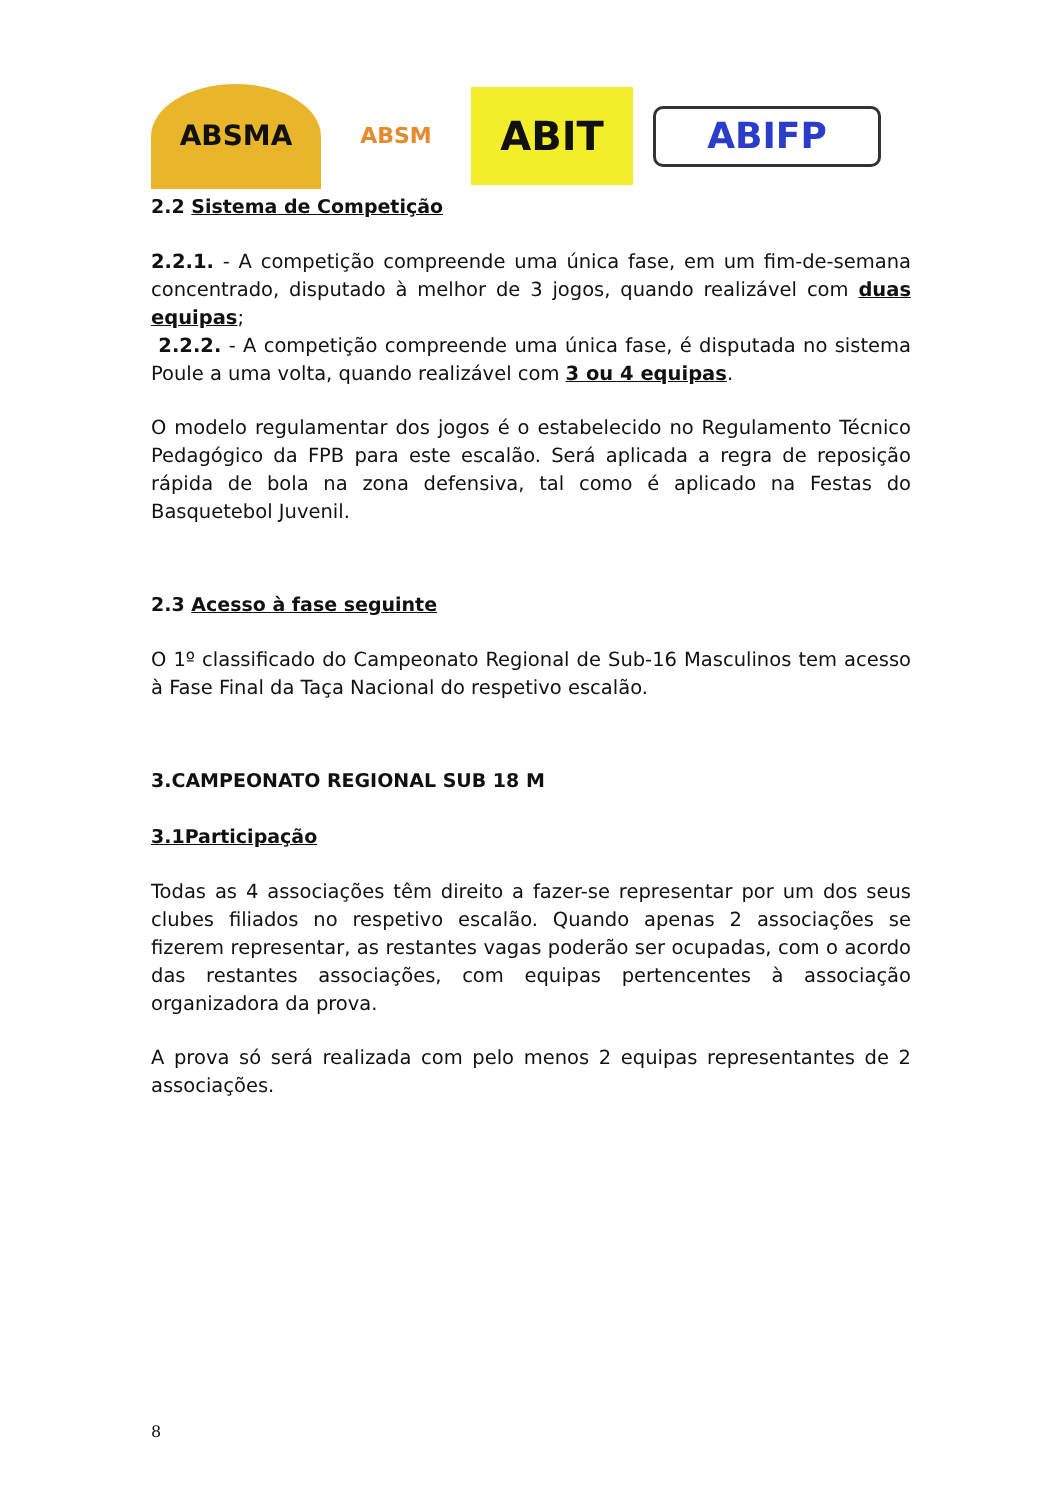ABSMA
ABSM
ABIT
ABIFP
2.2 Sistema de Competição
2.2.1. - A competição compreende uma única fase, em um fim-de-semana concentrado, disputado à melhor de 3 jogos, quando realizável com duas equipas;
2.2.2. - A competição compreende uma única fase, é disputada no sistema Poule a uma volta, quando realizável com 3 ou 4 equipas.
O modelo regulamentar dos jogos é o estabelecido no Regulamento Técnico Pedagógico da FPB para este escalão. Será aplicada a regra de reposição rápida de bola na zona defensiva, tal como é aplicado na Festas do Basquetebol Juvenil.
2.3 Acesso à fase seguinte
O 1º classificado do Campeonato Regional de Sub-16 Masculinos tem acesso à Fase Final da Taça Nacional do respetivo escalão.
3.CAMPEONATO REGIONAL SUB 18 M
3.1Participação
Todas as 4 associações têm direito a fazer-se representar por um dos seus clubes filiados no respetivo escalão. Quando apenas 2 associações se fizerem representar, as restantes vagas poderão ser ocupadas, com o acordo das restantes associações, com equipas pertencentes à associação organizadora da prova.
A prova só será realizada com pelo menos 2 equipas representantes de 2 associações.
8